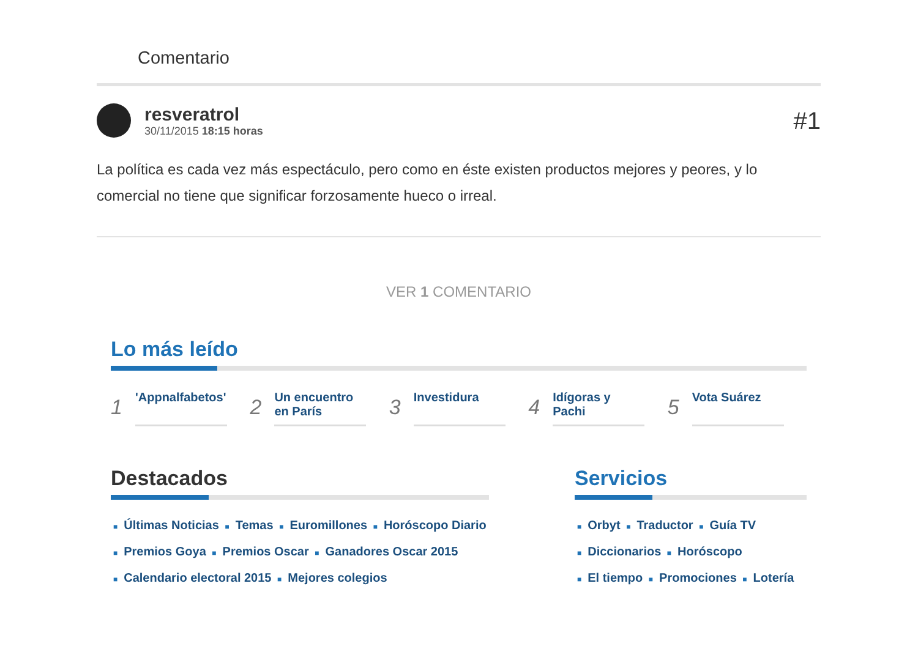Comentario
resveratrol
30/11/2015 18:15 horas
#1
La política es cada vez más espectáculo, pero como en éste existen productos mejores y peores, y lo comercial no tiene que significar forzosamente hueco o irreal.
VER 1 COMENTARIO
Lo más leído
1 'Appnalfabetos'
2 Un encuentro en París
3 Investidura
4 Idígoras y Pachi
5 Vota Suárez
Destacados
■ Últimas Noticias ■ Temas ■ Euromillones ■ Horóscopo Diario
■ Premios Goya ■ Premios Oscar ■ Ganadores Oscar 2015
■ Calendario electoral 2015 ■ Mejores colegios
Servicios
■ Orbyt ■ Traductor ■ Guía TV
■ Diccionarios ■ Horóscopo
■ El tiempo ■ Promociones ■ Lotería